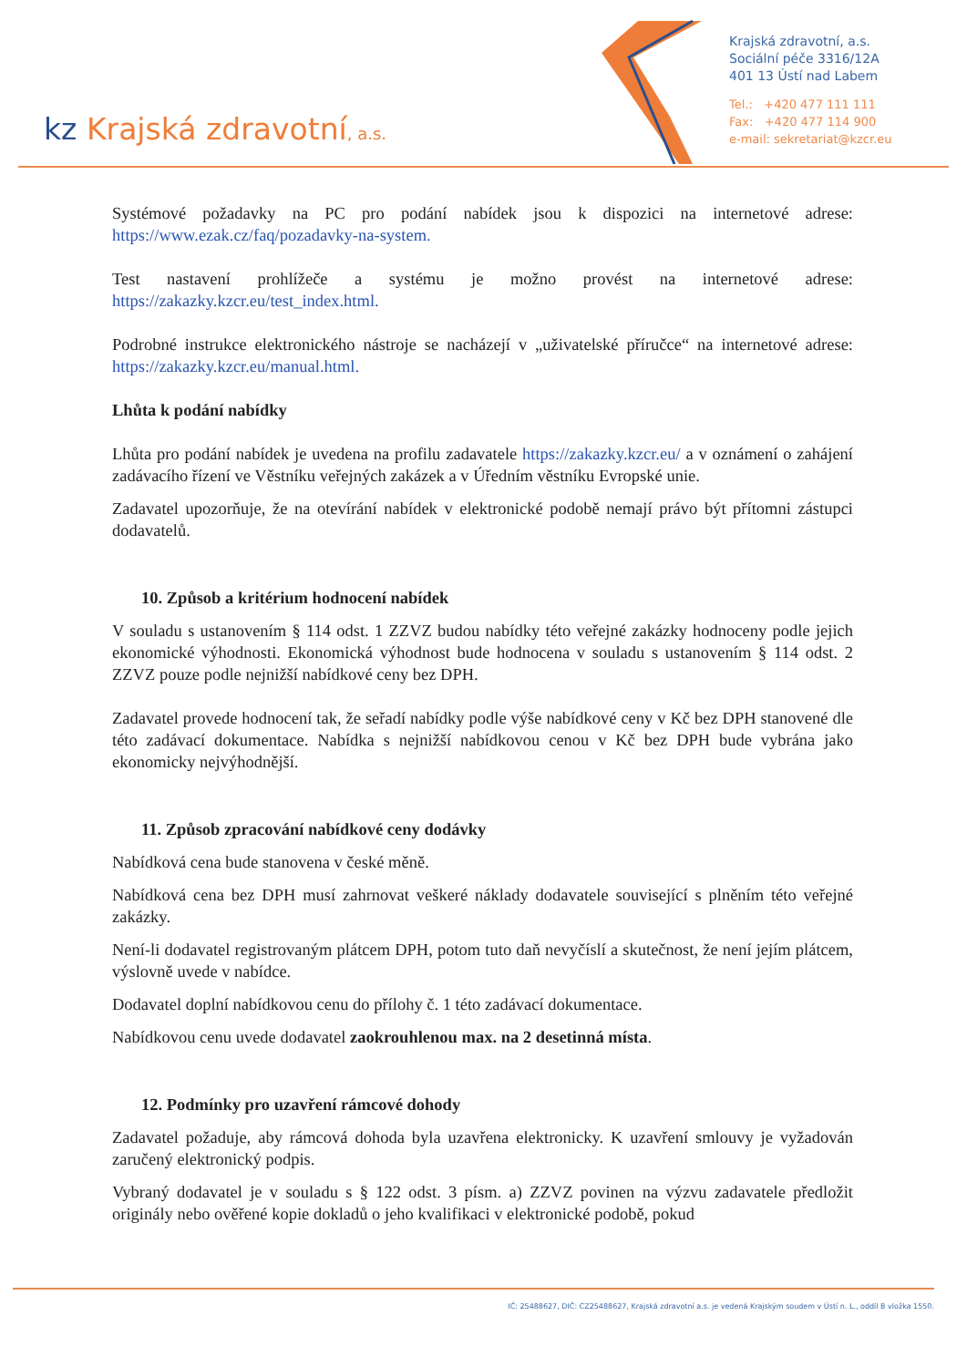kz Krajská zdravotní, a.s.
Krajská zdravotní, a.s.
Sociální péče 3316/12A
401 13 Ústí nad Labem
Tel.: +420 477 111 111
Fax: +420 477 114 900
e-mail: sekretariat@kzcr.eu
Systémové požadavky na PC pro podání nabídek jsou k dispozici na internetové adrese: https://www.ezak.cz/faq/pozadavky-na-system.
Test nastavení prohlížeče a systému je možno provést na internetové adrese: https://zakazky.kzcr.eu/test_index.html.
Podrobné instrukce elektronického nástroje se nacházejí v „uživatelské příručce“ na internetové adrese: https://zakazky.kzcr.eu/manual.html.
Lhůta k podání nabídky
Lhůta pro podání nabídek je uvedena na profilu zadavatele https://zakazky.kzcr.eu/ a v oznámení o zahájení zadávacího řízení ve Věstníku veřejných zakázek a v Úředním věstníku Evropské unie.
Zadavatel upozorňuje, že na otevírání nabídek v elektronické podobě nemají právo být přítomni zástupci dodavatelů.
10. Způsob a kritérium hodnocení nabídek
V souladu s ustanovením § 114 odst. 1 ZZVZ budou nabídky této veřejné zakázky hodnoceny podle jejich ekonomické výhodnosti. Ekonomická výhodnost bude hodnocena v souladu s ustanovením § 114 odst. 2 ZZVZ pouze podle nejnižší nabídkové ceny bez DPH.
Zadavatel provede hodnocení tak, že seřadí nabídky podle výše nabídkové ceny v Kč bez DPH stanovené dle této zadávací dokumentace. Nabídka s nejnižší nabídkovou cenou v Kč bez DPH bude vybrána jako ekonomicky nejvýhodnější.
11. Způsob zpracování nabídkové ceny dodávky
Nabídková cena bude stanovena v české měně.
Nabídková cena bez DPH musí zahrnovat veškeré náklady dodavatele související s plněním této veřejné zakázky.
Není-li dodavatel registrovaným plátcem DPH, potom tuto daň nevyčíslí a skutečnost, že není jejím plátcem, výslovně uvede v nabídce.
Dodavatel doplní nabídkovou cenu do přílohy č. 1 této zadávací dokumentace.
Nabídkovou cenu uvede dodavatel zaokrouhlenou max. na 2 desetinná místa.
12. Podmínky pro uzavření rámcové dohody
Zadavatel požaduje, aby rámcová dohoda byla uzavřena elektronicky. K uzavření smlouvy je vyžadován zaručený elektronický podpis.
Vybraný dodavatel je v souladu s § 122 odst. 3 písm. a) ZZVZ povinen na výzvu zadavatele předložit originály nebo ověřené kopie dokladů o jeho kvalifikaci v elektronické podobě, pokud
IČ: 25488627, DIČ: CZ25488627, Krajská zdravotní a.s. je vedená Krajským soudem v Ústí n. L., oddíl B vložka 1550.